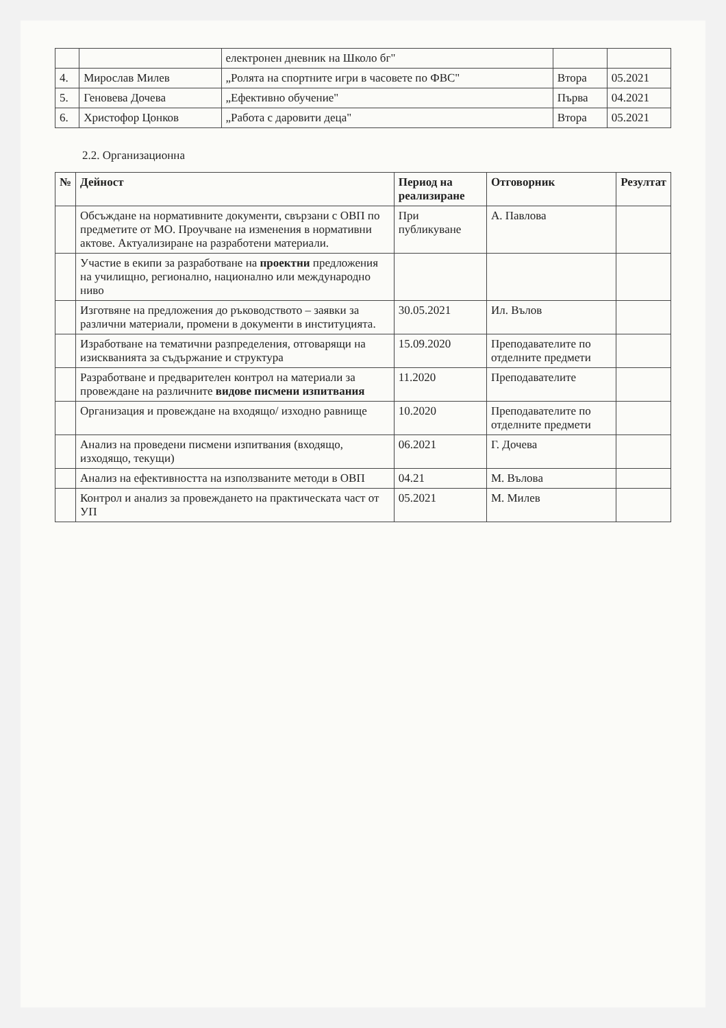| | | електронен дневник на Школо бг" | | |
| 4. | Мирослав Милев | „Ролята на спортните игри в часовете по ФВС" | Втора | 05.2021 |
| 5. | Геновева Дочева | „Ефективно обучение" | Първа | 04.2021 |
| 6. | Христофор Цонков | „Работа с даровити деца" | Втора | 05.2021 |
2.2. Организационна
| № | Дейност | Период на реализиране | Отговорник | Резултат |
| --- | --- | --- | --- | --- |
| | Обсъждане на нормативните документи, свързани с ОВП по предметите от МО. Проучване на изменения в нормативни актове. Актуализиране на разработени материали. | При публикуване | А. Павлова | |
| | Участие в екипи за разработване на проектни предложения на училищно, регионално, национално или международно ниво | | | |
| | Изготвяне на предложения до ръководството – заявки за различни материали, промени в документи в институцията. | 30.05.2021 | Ил. Вълов | |
| | Изработване на тематични разпределения, отговарящи на изискванията за съдържание и структура | 15.09.2020 | Преподавателите по отделните предмети | |
| | Разработване и предварителен контрол на материали за провеждане на различните видове писмени изпитвания | 11.2020 | Преподавателите | |
| | Организация и провеждане на входящо/ изходно равнище | 10.2020 | Преподавателите по отделните предмети | |
| | Анализ на проведени писмени изпитвания (входящо, изходящо, текущи) | 06.2021 | Г. Дочева | |
| | Анализ на ефективността на използваните методи в ОВП | 04.21 | М. Вълова | |
| | Контрол и анализ за провеждането на практическата част от УП | 05.2021 | М. Милев | |